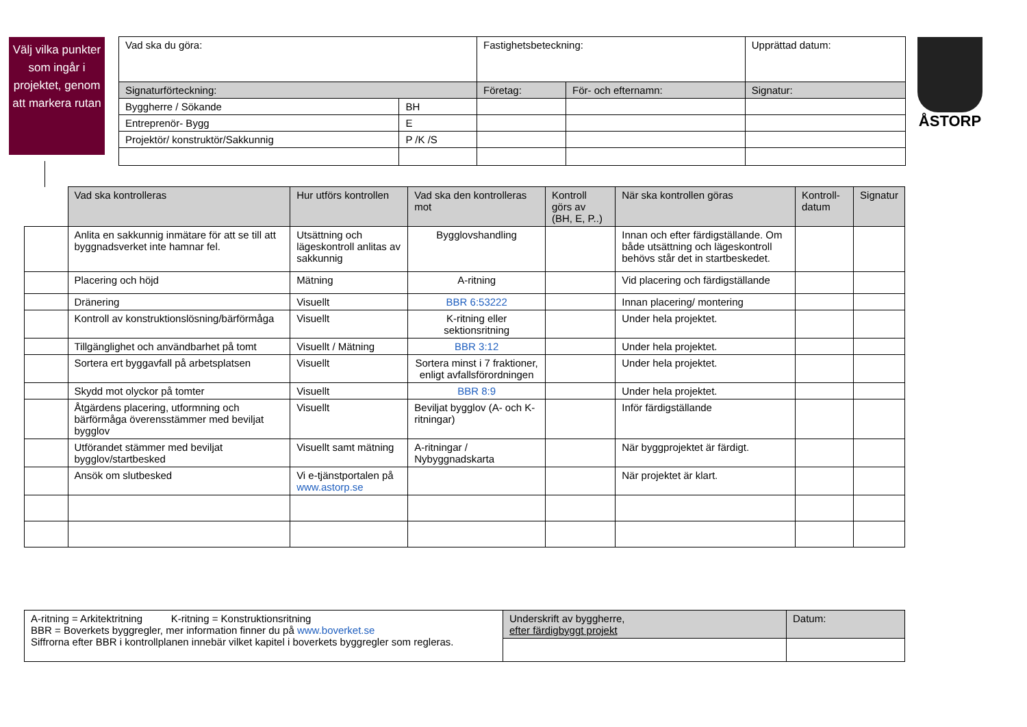Välj vilka punkter som ingår i projektet, genom att markera rutan
| Vad ska du göra: | | Fastighetsbeteckning: | | Upprättad datum: |
| Signaturförteckning: | | Företag: | För- och efternamn: | Signatur: |
| Byggherre / Sökande | BH | | | |
| Entreprenör- Bygg | E | | | |
| Projektör/ konstruktör/Sakkunnig | P /K /S | | | |
ÅSTORP
| | Vad ska kontrolleras | Hur utförs kontrollen | Vad ska den kontrolleras mot | Kontroll görs av (BH, E, P..) | När ska kontrollen göras | Kontroll-datum | Signatur |
| --- | --- | --- | --- | --- | --- | --- | --- |
| | Anlita en sakkunnig inmätare för att se till att byggnadsverket inte hamnar fel. | Utsättning och lägeskontroll anlitas av sakkunnig | Bygglovshandling | | Innan och efter färdigställande. Om både utsättning och lägeskontroll behövs står det in startbeskedet. | | |
| | Placering och höjd | Mätning | A-ritning | | Vid placering och färdigställande | | |
| | Dränering | Visuellt | BBR 6:53222 | | Innan placering/ montering | | |
| | Kontroll av konstruktionslösning/bärförmåga | Visuellt | K-ritning eller sektionsritning | | Under hela projektet. | | |
| | Tillgänglighet och användbarhet på tomt | Visuellt / Mätning | BBR 3:12 | | Under hela projektet. | | |
| | Sortera ert byggavfall på arbetsplatsen | Visuellt | Sortera minst i 7 fraktioner, enligt avfallsförordningen | | Under hela projektet. | | |
| | Skydd mot olyckor på tomter | Visuellt | BBR 8:9 | | Under hela projektet. | | |
| | Åtgärdens placering, utformning och bärförmåga överensstämmer med beviljat bygglov | Visuellt | Beviljat bygglov (A- och K- ritningar) | | Inför färdigställande | | |
| | Utförandet stämmer med beviljat bygglov/startbesked | Visuellt samt mätning | A-ritningar / Nybyggnadskarta | | När byggprojektet är färdigt. | | |
| | Ansök om slutbesked | Vi e-tjänstportalen på www.astorp.se | | | När projektet är klart. | | |
| A-ritning = Arkitektritning K-ritning = Konstruktionsritning BBR = Boverkets byggregler, mer information finner du på www.boverket.se Siffrorna efter BBR i kontrollplanen innebär vilket kapitel i boverkets byggregler som regleras. | Underskrift av byggherre, efter färdigbyggt projekt | Datum: |